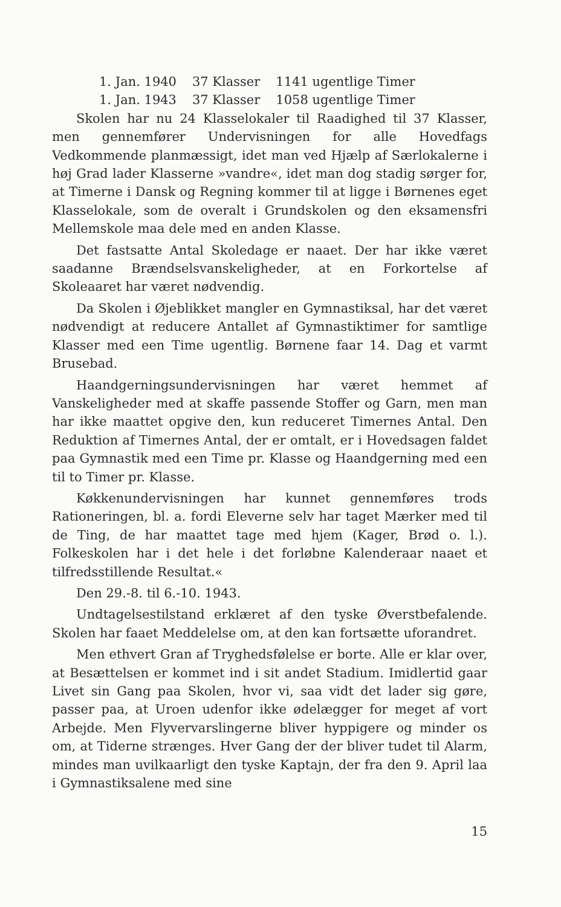1. Jan. 1940 37 Klasser 1141 ugentlige Timer
1. Jan. 1943 37 Klasser 1058 ugentlige Timer
Skolen har nu 24 Klasselokaler til Raadighed til 37 Klasser, men gennemfører Undervisningen for alle Hovedfags Vedkommende planmæssigt, idet man ved Hjælp af Særlokalerne i høj Grad lader Klasserne »vandre«, idet man dog stadig sørger for, at Timerne i Dansk og Regning kommer til at ligge i Børnenes eget Klasselokale, som de overalt i Grundskolen og den eksamensfri Mellemskole maa dele med en anden Klasse.
Det fastsatte Antal Skoledage er naaet. Der har ikke været saadanne Brændselsvanskeligheder, at en Forkortelse af Skoleaaret har været nødvendig.
Da Skolen i Øjeblikket mangler en Gymnastiksal, har det været nødvendigt at reducere Antallet af Gymnastiktimer for samtlige Klasser med een Time ugentlig. Børnene faar 14. Dag et varmt Brusebad.
Haandgerningsundervisningen har været hemmet af Vanskeligheder med at skaffe passende Stoffer og Garn, men man har ikke maattet opgive den, kun reduceret Timernes Antal. Den Reduktion af Timernes Antal, der er omtalt, er i Hovedsagen faldet paa Gymnastik med een Time pr. Klasse og Haandgerning med een til to Timer pr. Klasse.
Køkkenundervisningen har kunnet gennemføres trods Rationeringen, bl. a. fordi Eleverne selv har taget Mærker med til de Ting, de har maattet tage med hjem (Kager, Brød o. l.). Folkeskolen har i det hele i det forløbne Kalenderaar naaet et tilfredsstillende Resultat.«
Den 29.-8. til 6.-10. 1943.
Undtagelsestilstand erklæret af den tyske Øverstbefalende. Skolen har faaet Meddelelse om, at den kan fortsætte uforandret.
Men ethvert Gran af Tryghedsfølelse er borte. Alle er klar over, at Besættelsen er kommet ind i sit andet Stadium. Imidlertid gaar Livet sin Gang paa Skolen, hvor vi, saa vidt det lader sig gøre, passer paa, at Uroen udenfor ikke ødelægger for meget af vort Arbejde. Men Flyvervarslingerne bliver hyppigere og minder os om, at Tiderne strænges. Hver Gang der der bliver tudet til Alarm, mindes man uvilkaarligt den tyske Kaptajn, der fra den 9. April laa i Gymnastiksalene med sine
15